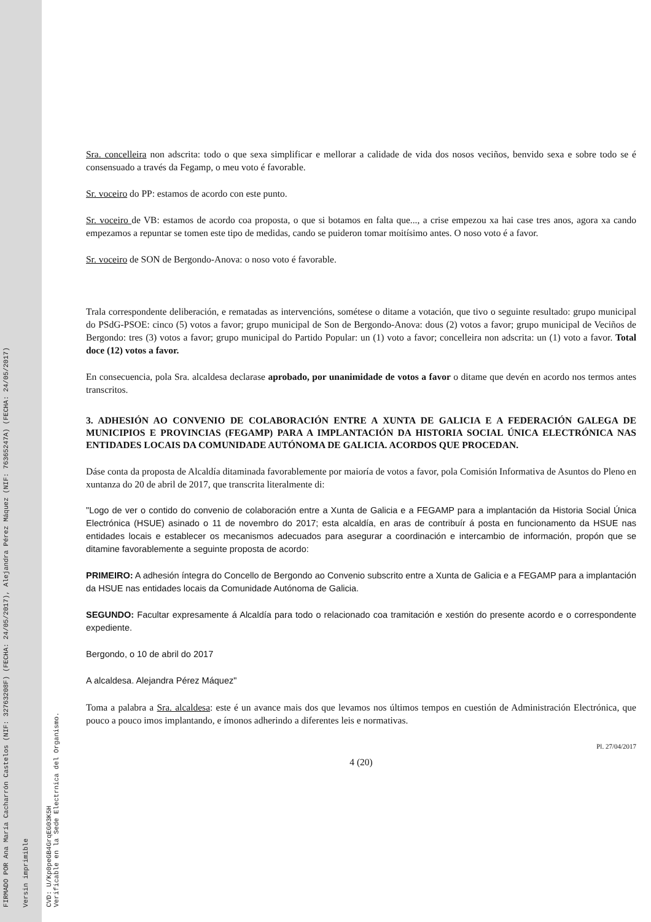FIRMADO POR Ana María Cacharrón Castelos (NIF: 32763208F) (FECHA: 24/05/2017), Alejandra Pérez Máquez (NIF: 76365247A) (FECHA: 24/05/2017)
Versin imprimible
CVD: U/Kp0peGB4GrqEG03K5H
Verificable en la Sede Electrnica del Organismo.
Sra. concelleira non adscrita: todo o que sexa simplificar e mellorar a calidade de vida dos nosos veciños, benvido sexa e sobre todo se é consensuado a través da Fegamp, o meu voto é favorable.
Sr. voceiro do PP: estamos de acordo con este punto.
Sr. voceiro de VB: estamos de acordo coa proposta, o que si botamos en falta que..., a crise empezou xa hai case tres anos, agora xa cando empezamos a repuntar se tomen este tipo de medidas, cando se puideron tomar moitísimo antes. O noso voto é a favor.
Sr. voceiro de SON de Bergondo-Anova: o noso voto é favorable.
Trala correspondente deliberación, e rematadas as intervencións, sométese o ditame a votación, que tivo o seguinte resultado: grupo municipal do PSdG-PSOE: cinco (5) votos a favor; grupo municipal de Son de Bergondo-Anova: dous (2) votos a favor; grupo municipal de Veciños de Bergondo: tres (3) votos a favor; grupo municipal do Partido Popular: un (1) voto a favor; concelleira non adscrita: un (1) voto a favor. Total doce (12) votos a favor.
En consecuencia, pola Sra. alcaldesa declarase aprobado, por unanimidade de votos a favor o ditame que devén en acordo nos termos antes transcritos.
3. ADHESIÓN AO CONVENIO DE COLABORACIÓN ENTRE A XUNTA DE GALICIA E A FEDERACIÓN GALEGA DE MUNICIPIOS E PROVINCIAS (FEGAMP) PARA A IMPLANTACIÓN DA HISTORIA SOCIAL ÚNICA ELECTRÓNICA NAS ENTIDADES LOCAIS DA COMUNIDADE AUTÓNOMA DE GALICIA. ACORDOS QUE PROCEDAN.
Dáse conta da proposta de Alcaldía ditaminada favorablemente por maioría de votos a favor, pola Comisión Informativa de Asuntos do Pleno en xuntanza do 20 de abril de 2017, que transcrita literalmente di:
"Logo de ver o contido do convenio de colaboración entre a Xunta de Galicia e a FEGAMP para a implantación da Historia Social Única Electrónica (HSUE) asinado o 11 de novembro do 2017; esta alcaldía, en aras de contribuír á posta en funcionamento da HSUE nas entidades locais e establecer os mecanismos adecuados para asegurar a coordinación e intercambio de información, propón que se ditamine favorablemente a seguinte proposta de acordo:
PRIMEIRO: A adhesión íntegra do Concello de Bergondo ao Convenio subscrito entre a Xunta de Galicia e a FEGAMP para a implantación da HSUE nas entidades locais da Comunidade Autónoma de Galicia.
SEGUNDO: Facultar expresamente á Alcaldía para todo o relacionado coa tramitación e xestión do presente acordo e o correspondente expediente.
Bergondo, o 10 de abril do 2017
A alcaldesa. Alejandra Pérez Máquez"
Toma a palabra a Sra. alcaldesa: este é un avance mais dos que levamos nos últimos tempos en cuestión de Administración Electrónica, que pouco a pouco imos implantando, e ímonos adherindo a diferentes leis e normativas.
Pl. 27/04/2017
4 (20)